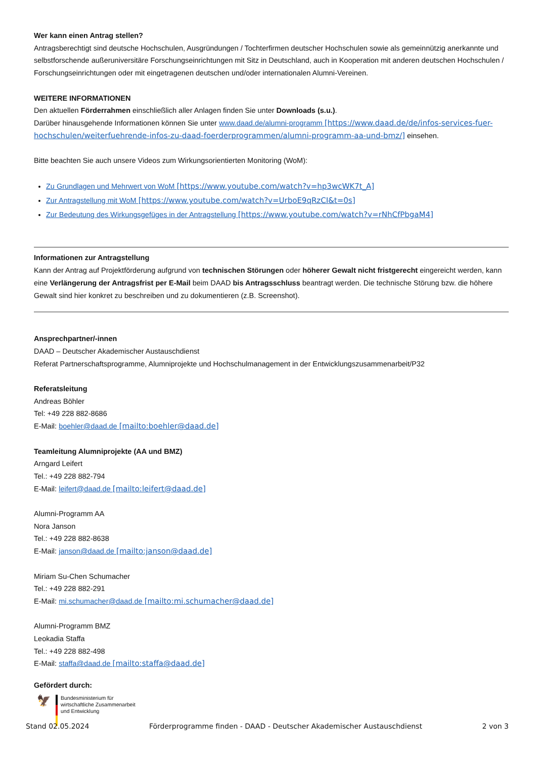Wer kann einen Antrag stellen?
Antragsberechtigt sind deutsche Hochschulen, Ausgründungen / Tochterfirmen deutscher Hochschulen sowie als gemeinnützig anerkannte und selbstforschende außeruniversitäre Forschungseinrichtungen mit Sitz in Deutschland, auch in Kooperation mit anderen deutschen Hochschulen / Forschungseinrichtungen oder mit eingetragenen deutschen und/oder internationalen Alumni-Vereinen.
WEITERE INFORMATIONEN
Den aktuellen Förderrahmen einschließlich aller Anlagen finden Sie unter Downloads (s.u.).
Darüber hinausgehende Informationen können Sie unter www.daad.de/alumni-programm [https://www.daad.de/de/infos-services-fuer-hochschulen/weiterfuehrende-infos-zu-daad-foerderprogrammen/alumni-programm-aa-und-bmz/] einsehen.
Bitte beachten Sie auch unsere Videos zum Wirkungsorientierten Monitoring (WoM):
Zu Grundlagen und Mehrwert von WoM [https://www.youtube.com/watch?v=hp3wcWK7t_A]
Zur Antragstellung mit WoM [https://www.youtube.com/watch?v=UrboE9qRzCI&t=0s]
Zur Bedeutung des Wirkungsgefüges in der Antragstellung [https://www.youtube.com/watch?v=rNhCfPbgaM4]
Informationen zur Antragstellung
Kann der Antrag auf Projektförderung aufgrund von technischen Störungen oder höherer Gewalt nicht fristgerecht eingereicht werden, kann eine Verlängerung der Antragsfrist per E-Mail beim DAAD bis Antragsschluss beantragt werden. Die technische Störung bzw. die höhere Gewalt sind hier konkret zu beschreiben und zu dokumentieren (z.B. Screenshot).
Ansprechpartner/-innen
DAAD – Deutscher Akademischer Austauschdienst
Referat Partnerschaftsprogramme, Alumniprojekte und Hochschulmanagement in der Entwicklungszusammenarbeit/P32
Referatsleitung
Andreas Böhler
Tel: +49 228 882-8686
E-Mail: boehler@daad.de [mailto:boehler@daad.de]
Teamleitung Alumniprojekte (AA und BMZ)
Arngard Leifert
Tel.: +49 228 882-794
E-Mail: leifert@daad.de [mailto:leifert@daad.de]
Alumni-Programm AA
Nora Janson
Tel.: +49 228 882-8638
E-Mail: janson@daad.de [mailto:janson@daad.de]
Miriam Su-Chen Schumacher
Tel.: +49 228 882-291
E-Mail: mi.schumacher@daad.de [mailto:mi.schumacher@daad.de]
Alumni-Programm BMZ
Leokadia Staffa
Tel.: +49 228 882-498
E-Mail: staffa@daad.de [mailto:staffa@daad.de]
Gefördert durch:
🦅
Bundesministerium für
wirtschaftliche Zusammenarbeit
und Entwicklung
Stand 02.05.2024 Förderprogramme finden - DAAD - Deutscher Akademischer Austauschdienst 2 von 3